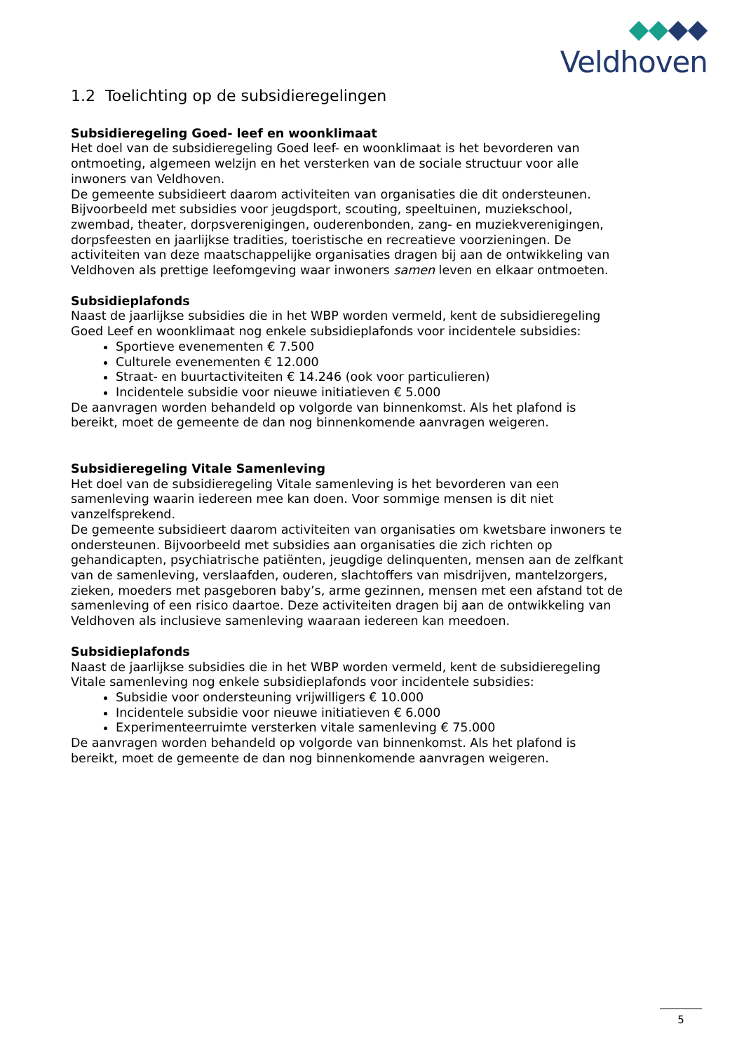Veldhoven
1.2 Toelichting op de subsidieregelingen
Subsidieregeling Goed- leef en woonklimaat
Het doel van de subsidieregeling Goed leef- en woonklimaat is het bevorderen van ontmoeting, algemeen welzijn en het versterken van de sociale structuur voor alle inwoners van Veldhoven.
De gemeente subsidieert daarom activiteiten van organisaties die dit ondersteunen. Bijvoorbeeld met subsidies voor jeugdsport, scouting, speeltuinen, muziekschool, zwembad, theater, dorpsverenigingen, ouderenbonden, zang- en muziekverenigingen, dorpsfeesten en jaarlijkse tradities, toeristische en recreatieve voorzieningen. De activiteiten van deze maatschappelijke organisaties dragen bij aan de ontwikkeling van Veldhoven als prettige leefomgeving waar inwoners samen leven en elkaar ontmoeten.
Subsidieplafonds
Naast de jaarlijkse subsidies die in het WBP worden vermeld, kent de subsidieregeling Goed Leef en woonklimaat nog enkele subsidieplafonds voor incidentele subsidies:
Sportieve evenementen € 7.500
Culturele evenementen € 12.000
Straat- en buurtactiviteiten € 14.246 (ook voor particulieren)
Incidentele subsidie voor nieuwe initiatieven € 5.000
De aanvragen worden behandeld op volgorde van binnenkomst. Als het plafond is bereikt, moet de gemeente de dan nog binnenkomende aanvragen weigeren.
Subsidieregeling Vitale Samenleving
Het doel van de subsidieregeling Vitale samenleving is het bevorderen van een samenleving waarin iedereen mee kan doen. Voor sommige mensen is dit niet vanzelfsprekend.
De gemeente subsidieert daarom activiteiten van organisaties om kwetsbare inwoners te ondersteunen. Bijvoorbeeld met subsidies aan organisaties die zich richten op gehandicapten, psychiatrische patiënten, jeugdige delinquenten, mensen aan de zelfkant van de samenleving, verslaafden, ouderen, slachtoffers van misdrijven, mantelzorgers, zieken, moeders met pasgeboren baby’s, arme gezinnen, mensen met een afstand tot de samenleving of een risico daartoe. Deze activiteiten dragen bij aan de ontwikkeling van Veldhoven als inclusieve samenleving waaraan iedereen kan meedoen.
Subsidieplafonds
Naast de jaarlijkse subsidies die in het WBP worden vermeld, kent de subsidieregeling Vitale samenleving nog enkele subsidieplafonds voor incidentele subsidies:
Subsidie voor ondersteuning vrijwilligers € 10.000
Incidentele subsidie voor nieuwe initiatieven € 6.000
Experimenteerruimte versterken vitale samenleving € 75.000
De aanvragen worden behandeld op volgorde van binnenkomst. Als het plafond is bereikt, moet de gemeente de dan nog binnenkomende aanvragen weigeren.
5